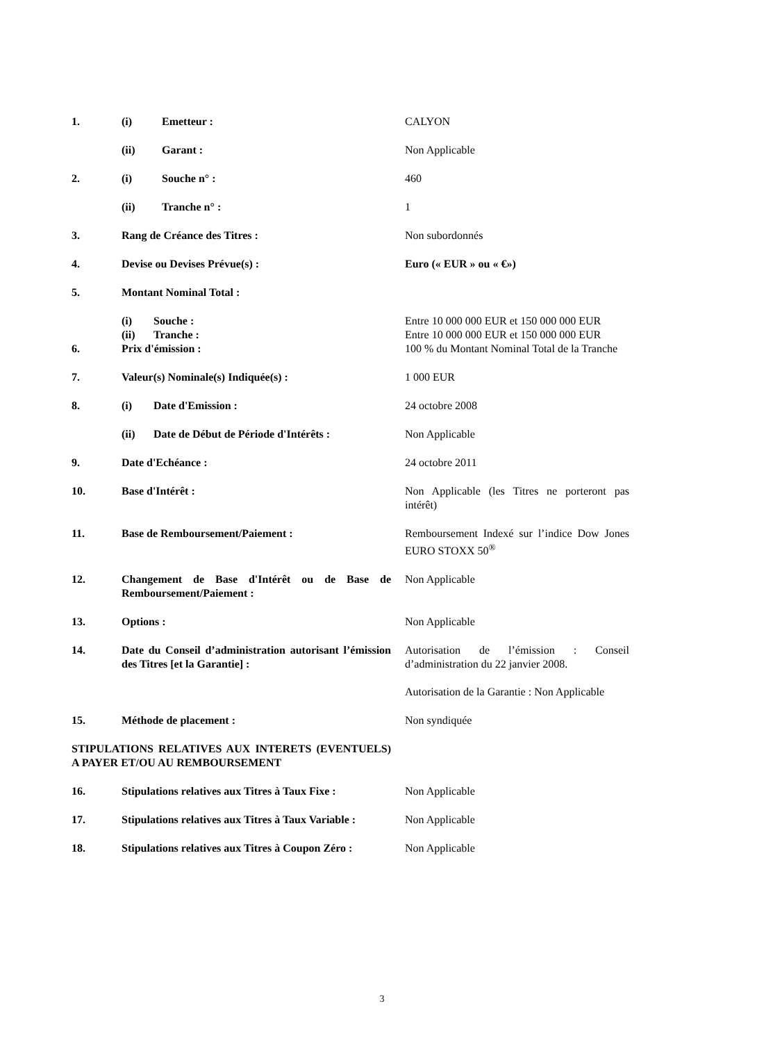| 1. | (i) Emetteur : | CALYON |
| | (ii) Garant : | Non Applicable |
| 2. | (i) Souche n° : | 460 |
| | (ii) Tranche n° : | 1 |
| 3. | Rang de Créance des Titres : | Non subordonnés |
| 4. | Devise ou Devises Prévue(s) : | Euro (« EUR » ou « €») |
| 5. | Montant Nominal Total : | |
| | (i) Souche : | Entre 10 000 000 EUR et 150 000 000 EUR |
| | (ii) Tranche : | Entre 10 000 000 EUR et 150 000 000 EUR |
| 6. | Prix d'émission : | 100 % du Montant Nominal Total de la Tranche |
| 7. | Valeur(s) Nominale(s) Indiquée(s) : | 1 000 EUR |
| 8. | (i) Date d'Emission : | 24 octobre 2008 |
| | (ii) Date de Début de Période d'Intérêts : | Non Applicable |
| 9. | Date d'Echéance : | 24 octobre 2011 |
| 10. | Base d'Intérêt : | Non Applicable (les Titres ne porteront pas intérêt) |
| 11. | Base de Remboursement/Paiement : | Remboursement Indexé sur l’indice Dow Jones EURO STOXX 50<sup>®</sup> |
| 12. | Changement de Base d'Intérêt ou de Base de Remboursement/Paiement : | Non Applicable |
| 13. | Options : | Non Applicable |
| 14. | Date du Conseil d’administration autorisant l’émission des Titres [et la Garantie] : | Autorisation de l’émission : Conseil d’administration du 22 janvier 2008. Autorisation de la Garantie : Non Applicable |
| 15. | Méthode de placement : | Non syndiquée |
| STIPULATIONS RELATIVES AUX INTERETS (EVENTUELS) A PAYER ET/OU AU REMBOURSEMENT | | |
| 16. | Stipulations relatives aux Titres à Taux Fixe : | Non Applicable |
| 17. | Stipulations relatives aux Titres à Taux Variable : | Non Applicable |
| 18. | Stipulations relatives aux Titres à Coupon Zéro : | Non Applicable |
3